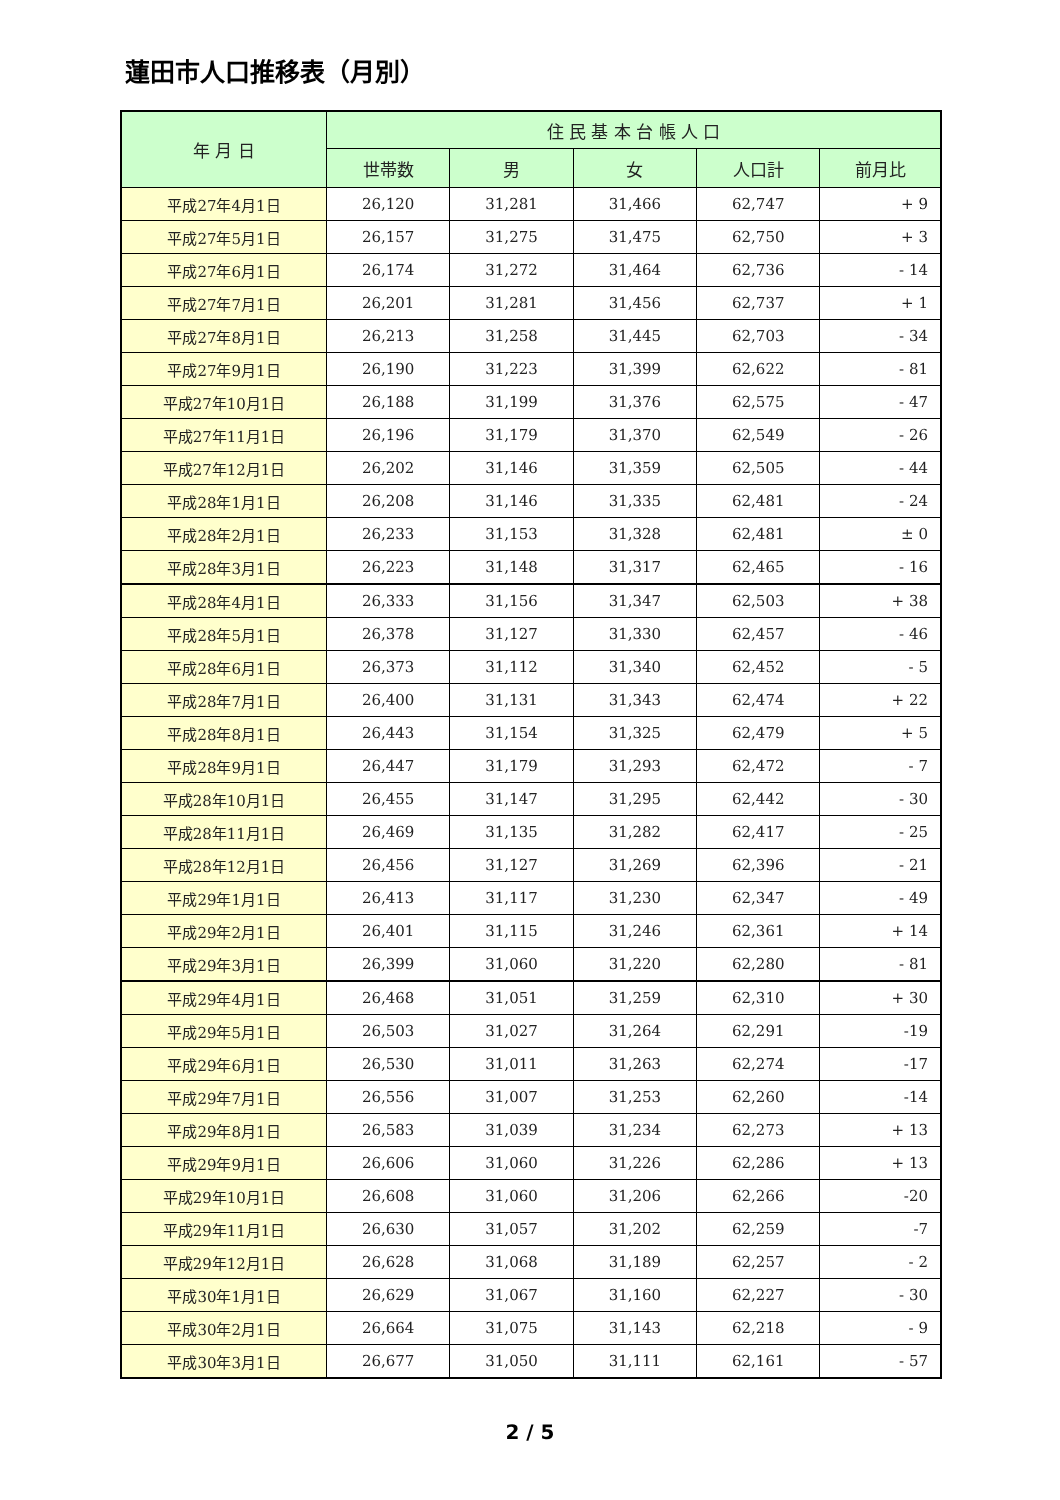蓮田市人口推移表（月別）
| 年 月 日 | 住 民 基 本 台 帳 人 口 | | | | |
| --- | --- | --- | --- | --- | --- |
| | 世帯数 | 男 | 女 | 人口計 | 前月比 |
| 平成27年4月1日 | 26,120 | 31,281 | 31,466 | 62,747 | + 9 |
| 平成27年5月1日 | 26,157 | 31,275 | 31,475 | 62,750 | + 3 |
| 平成27年6月1日 | 26,174 | 31,272 | 31,464 | 62,736 | - 14 |
| 平成27年7月1日 | 26,201 | 31,281 | 31,456 | 62,737 | + 1 |
| 平成27年8月1日 | 26,213 | 31,258 | 31,445 | 62,703 | - 34 |
| 平成27年9月1日 | 26,190 | 31,223 | 31,399 | 62,622 | - 81 |
| 平成27年10月1日 | 26,188 | 31,199 | 31,376 | 62,575 | - 47 |
| 平成27年11月1日 | 26,196 | 31,179 | 31,370 | 62,549 | - 26 |
| 平成27年12月1日 | 26,202 | 31,146 | 31,359 | 62,505 | - 44 |
| 平成28年1月1日 | 26,208 | 31,146 | 31,335 | 62,481 | - 24 |
| 平成28年2月1日 | 26,233 | 31,153 | 31,328 | 62,481 | ± 0 |
| 平成28年3月1日 | 26,223 | 31,148 | 31,317 | 62,465 | - 16 |
| 平成28年4月1日 | 26,333 | 31,156 | 31,347 | 62,503 | + 38 |
| 平成28年5月1日 | 26,378 | 31,127 | 31,330 | 62,457 | - 46 |
| 平成28年6月1日 | 26,373 | 31,112 | 31,340 | 62,452 | - 5 |
| 平成28年7月1日 | 26,400 | 31,131 | 31,343 | 62,474 | + 22 |
| 平成28年8月1日 | 26,443 | 31,154 | 31,325 | 62,479 | + 5 |
| 平成28年9月1日 | 26,447 | 31,179 | 31,293 | 62,472 | - 7 |
| 平成28年10月1日 | 26,455 | 31,147 | 31,295 | 62,442 | - 30 |
| 平成28年11月1日 | 26,469 | 31,135 | 31,282 | 62,417 | - 25 |
| 平成28年12月1日 | 26,456 | 31,127 | 31,269 | 62,396 | - 21 |
| 平成29年1月1日 | 26,413 | 31,117 | 31,230 | 62,347 | - 49 |
| 平成29年2月1日 | 26,401 | 31,115 | 31,246 | 62,361 | + 14 |
| 平成29年3月1日 | 26,399 | 31,060 | 31,220 | 62,280 | - 81 |
| 平成29年4月1日 | 26,468 | 31,051 | 31,259 | 62,310 | + 30 |
| 平成29年5月1日 | 26,503 | 31,027 | 31,264 | 62,291 | -19 |
| 平成29年6月1日 | 26,530 | 31,011 | 31,263 | 62,274 | -17 |
| 平成29年7月1日 | 26,556 | 31,007 | 31,253 | 62,260 | -14 |
| 平成29年8月1日 | 26,583 | 31,039 | 31,234 | 62,273 | + 13 |
| 平成29年9月1日 | 26,606 | 31,060 | 31,226 | 62,286 | + 13 |
| 平成29年10月1日 | 26,608 | 31,060 | 31,206 | 62,266 | -20 |
| 平成29年11月1日 | 26,630 | 31,057 | 31,202 | 62,259 | -7 |
| 平成29年12月1日 | 26,628 | 31,068 | 31,189 | 62,257 | - 2 |
| 平成30年1月1日 | 26,629 | 31,067 | 31,160 | 62,227 | - 30 |
| 平成30年2月1日 | 26,664 | 31,075 | 31,143 | 62,218 | - 9 |
| 平成30年3月1日 | 26,677 | 31,050 | 31,111 | 62,161 | - 57 |
2 / 5